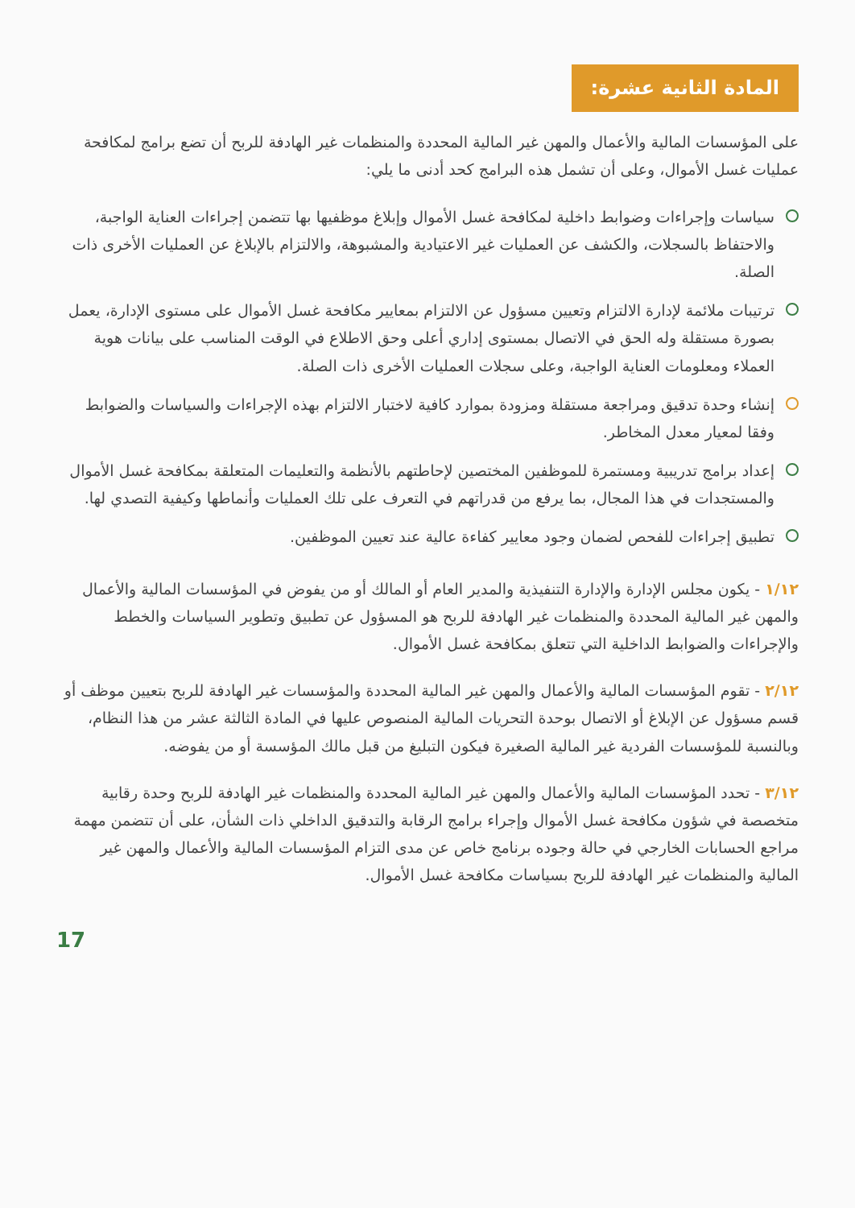المادة الثانية عشرة:
على المؤسسات المالية والأعمال والمهن غير المالية المحددة والمنظمات غير الهادفة للربح أن تضع برامج لمكافحة عمليات غسل الأموال، وعلى أن تشمل هذه البرامج كحد أدنى ما يلي:
سياسات وإجراءات وضوابط داخلية لمكافحة غسل الأموال وإبلاغ موظفيها بها تتضمن إجراءات العناية الواجبة، والاحتفاظ بالسجلات، والكشف عن العمليات غير الاعتيادية والمشبوهة، والالتزام بالإبلاغ عن العمليات الأخرى ذات الصلة.
ترتيبات ملائمة لإدارة الالتزام وتعيين مسؤول عن الالتزام بمعايير مكافحة غسل الأموال على مستوى الإدارة، يعمل بصورة مستقلة وله الحق في الاتصال بمستوى إداري أعلى وحق الاطلاع في الوقت المناسب على بيانات هوية العملاء ومعلومات العناية الواجبة، وعلى سجلات العمليات الأخرى ذات الصلة.
إنشاء وحدة تدقيق ومراجعة مستقلة ومزودة بموارد كافية لاختبار الالتزام بهذه الإجراءات والسياسات والضوابط وفقا لمعيار معدل المخاطر.
إعداد برامج تدريبية ومستمرة للموظفين المختصين لإحاطتهم بالأنظمة والتعليمات المتعلقة بمكافحة غسل الأموال والمستجدات في هذا المجال، بما يرفع من قدراتهم في التعرف على تلك العمليات وأنماطها وكيفية التصدي لها.
تطبيق إجراءات للفحص لضمان وجود معايير كفاءة عالية عند تعيين الموظفين.
١/١٢ - يكون مجلس الإدارة والإدارة التنفيذية والمدير العام أو المالك أو من يفوض في المؤسسات المالية والأعمال والمهن غير المالية المحددة والمنظمات غير الهادفة للربح هو المسؤول عن تطبيق وتطوير السياسات والخطط والإجراءات والضوابط الداخلية التي تتعلق بمكافحة غسل الأموال.
٢/١٢ - تقوم المؤسسات المالية والأعمال والمهن غير المالية المحددة والمؤسسات غير الهادفة للربح بتعيين موظف أو قسم مسؤول عن الإبلاغ أو الاتصال بوحدة التحريات المالية المنصوص عليها في المادة الثالثة عشر من هذا النظام، وبالنسبة للمؤسسات الفردية غير المالية الصغيرة فيكون التبليغ من قبل مالك المؤسسة أو من يفوضه.
٣/١٢ - تحدد المؤسسات المالية والأعمال والمهن غير المالية المحددة والمنظمات غير الهادفة للربح وحدة رقابية متخصصة في شؤون مكافحة غسل الأموال وإجراء برامج الرقابة والتدقيق الداخلي ذات الشأن، على أن تتضمن مهمة مراجع الحسابات الخارجي في حالة وجوده برنامج خاص عن مدى التزام المؤسسات المالية والأعمال والمهن غير المالية والمنظمات غير الهادفة للربح بسياسات مكافحة غسل الأموال.
17